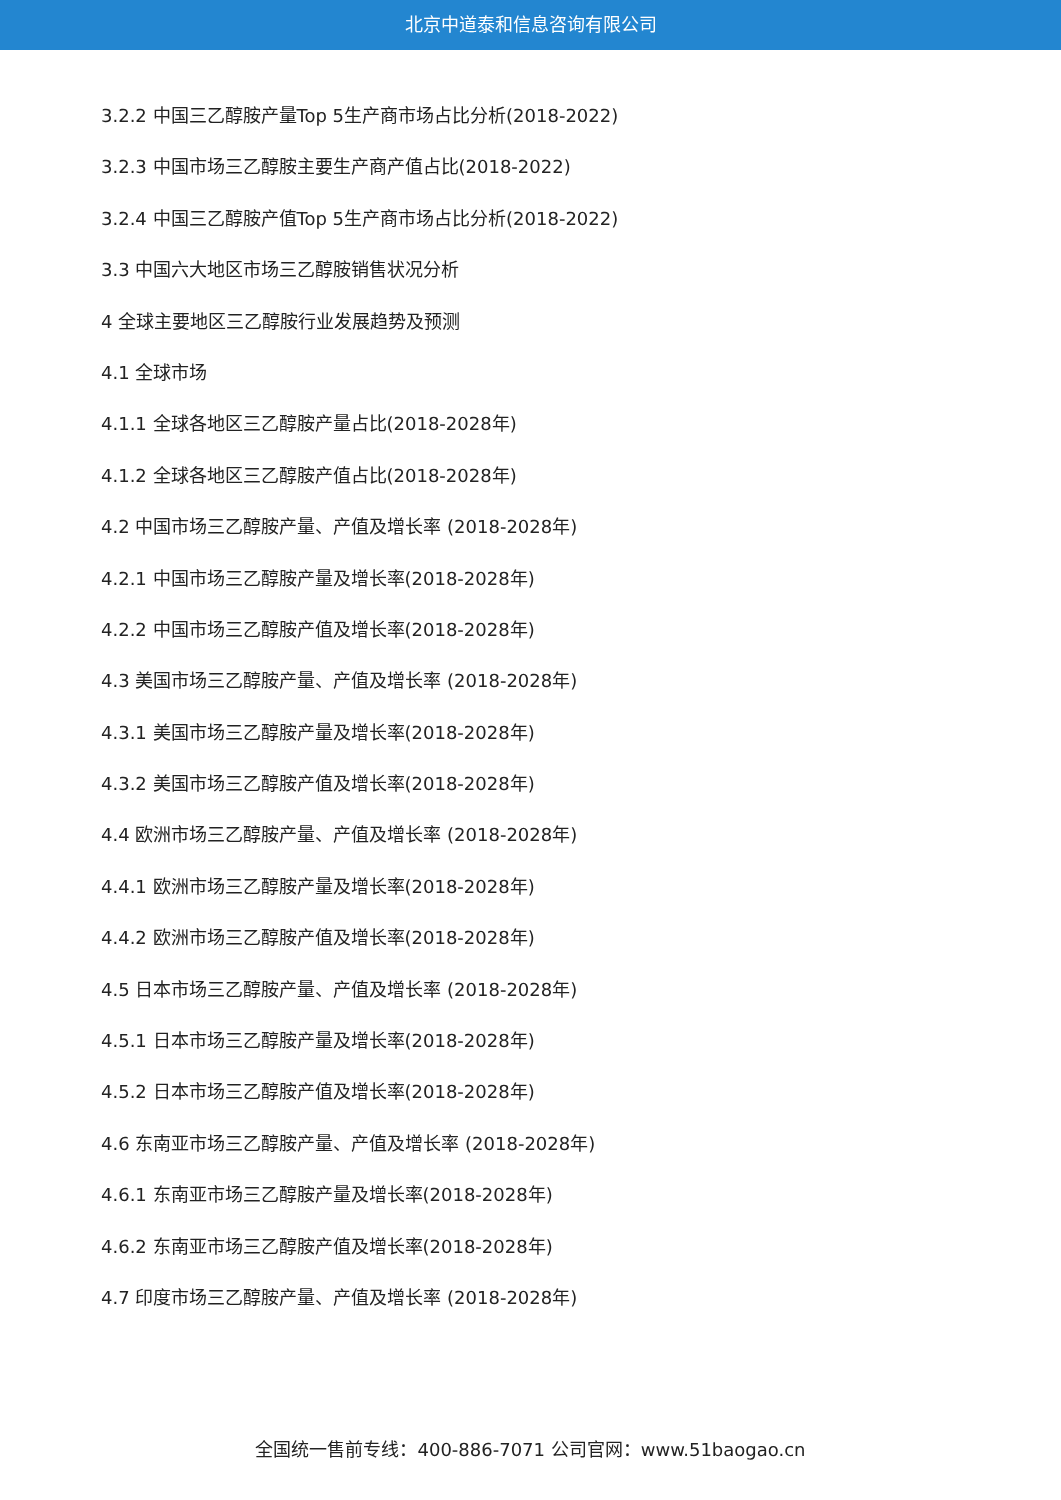北京中道泰和信息咨询有限公司
3.2.2 中国三乙醇胺产量Top 5生产商市场占比分析(2018-2022)
3.2.3 中国市场三乙醇胺主要生产商产值占比(2018-2022)
3.2.4 中国三乙醇胺产值Top 5生产商市场占比分析(2018-2022)
3.3 中国六大地区市场三乙醇胺销售状况分析
4 全球主要地区三乙醇胺行业发展趋势及预测
4.1 全球市场
4.1.1 全球各地区三乙醇胺产量占比(2018-2028年)
4.1.2 全球各地区三乙醇胺产值占比(2018-2028年)
4.2 中国市场三乙醇胺产量、产值及增长率 (2018-2028年)
4.2.1 中国市场三乙醇胺产量及增长率(2018-2028年)
4.2.2 中国市场三乙醇胺产值及增长率(2018-2028年)
4.3 美国市场三乙醇胺产量、产值及增长率 (2018-2028年)
4.3.1 美国市场三乙醇胺产量及增长率(2018-2028年)
4.3.2 美国市场三乙醇胺产值及增长率(2018-2028年)
4.4 欧洲市场三乙醇胺产量、产值及增长率 (2018-2028年)
4.4.1 欧洲市场三乙醇胺产量及增长率(2018-2028年)
4.4.2 欧洲市场三乙醇胺产值及增长率(2018-2028年)
4.5 日本市场三乙醇胺产量、产值及增长率 (2018-2028年)
4.5.1 日本市场三乙醇胺产量及增长率(2018-2028年)
4.5.2 日本市场三乙醇胺产值及增长率(2018-2028年)
4.6 东南亚市场三乙醇胺产量、产值及增长率 (2018-2028年)
4.6.1 东南亚市场三乙醇胺产量及增长率(2018-2028年)
4.6.2 东南亚市场三乙醇胺产值及增长率(2018-2028年)
4.7 印度市场三乙醇胺产量、产值及增长率 (2018-2028年)
全国统一售前专线：400-886-7071 公司官网：www.51baogao.cn